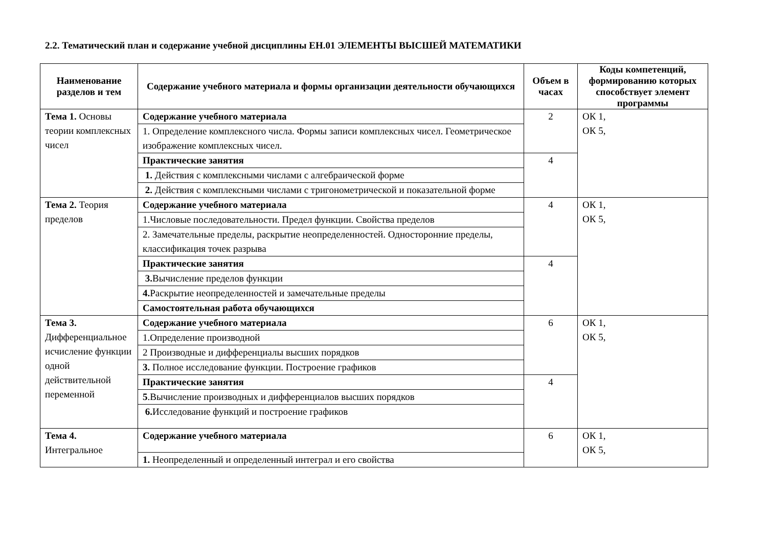2.2. Тематический план и содержание учебной дисциплины ЕН.01 ЭЛЕМЕНТЫ ВЫСШЕЙ МАТЕМАТИКИ
| Наименование разделов и тем | Содержание учебного материала и формы организации деятельности обучающихся | Объем в часах | Коды компетенций, формированию которых способствует элемент программы |
| --- | --- | --- | --- |
| Тема 1. Основы теории комплексных чисел | Содержание учебного материала | 2 | ОК 1, ОК 5, |
| | 1. Определение комплексного числа. Формы записи комплексных чисел. Геометрическое изображение комплексных чисел. | | |
| | Практические занятия | 4 | |
| | 1. Действия с комплексными числами с алгебраической форме | | |
| | 2. Действия с комплексными числами с тригонометрической и показательной форме | | |
| Тема 2. Теория пределов | Содержание учебного материала | 4 | ОК 1, ОК 5, |
| | 1.Числовые последовательности. Предел функции. Свойства пределов | | |
| | 2. Замечательные пределы, раскрытие неопределенностей. Односторонние пределы, классификация точек разрыва | | |
| | Практические занятия | 4 | |
| | 3. Вычисление пределов функции | | |
| | 4. Раскрытие неопределенностей и замечательные пределы | | |
| | Самостоятельная работа обучающихся | | |
| Тема 3. Дифференциальное исчисление функции одной действительной переменной | Содержание учебного материала | 6 | ОК 1, ОК 5, |
| | 1.Определение производной | | |
| | 2 Производные и дифференциалы высших порядков | | |
| | 3. Полное исследование функции. Построение графиков | | |
| | Практические занятия | 4 | |
| | 5 .Вычисление производных и дифференциалов высших порядков | | |
| | 6. Исследование функций и построение графиков | | |
| Тема 4. Интегральное | Содержание учебного материала | 6 | ОК 1, ОК 5, |
| | 1. Неопределенный и определенный интеграл и его свойства | | |